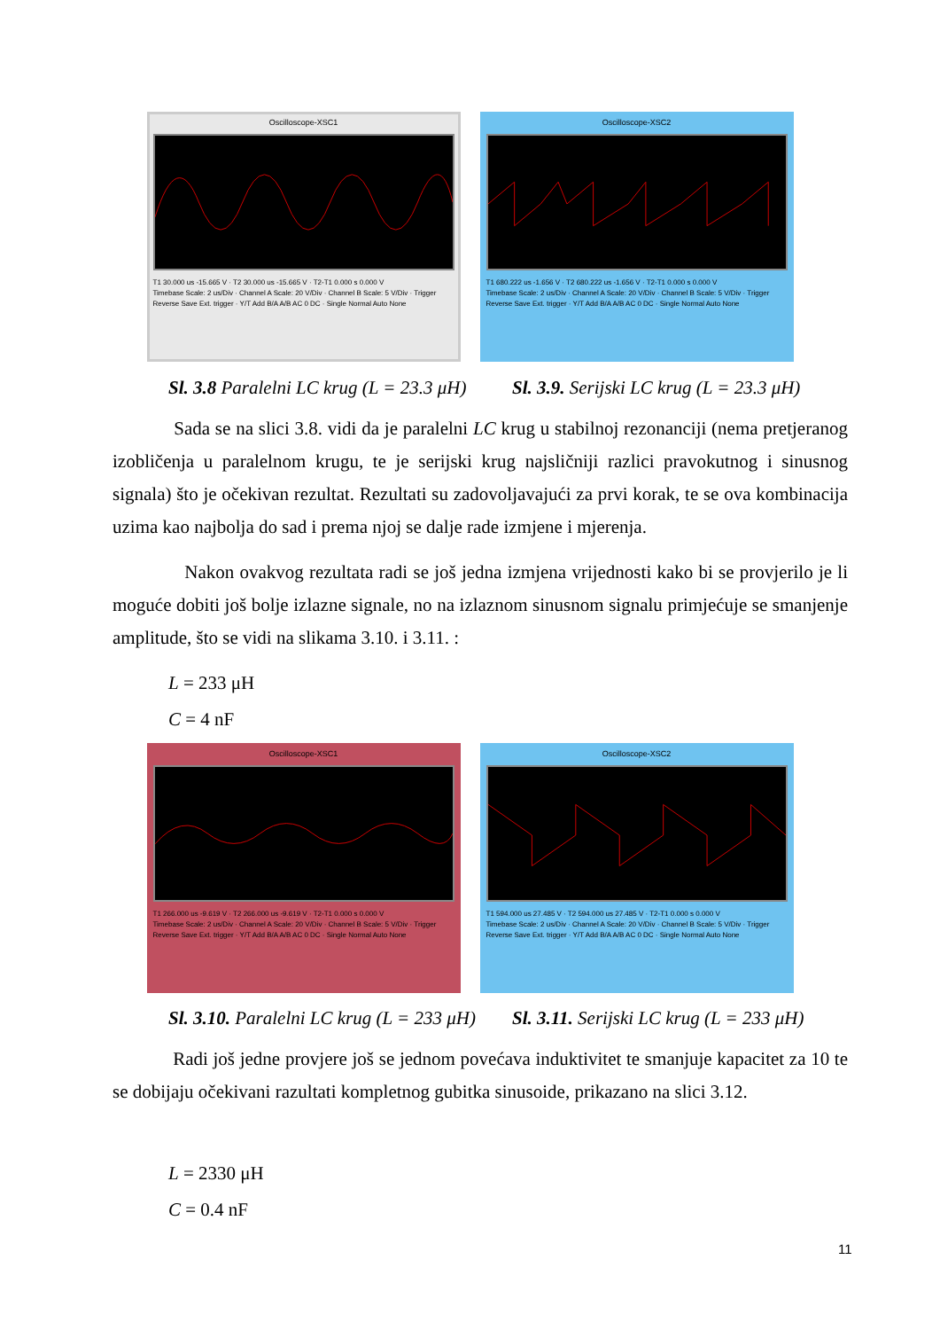Oscilloscope-XSC1
T1 30.000 us -15.665 V · T2 30.000 us -15.665 V · T2-T1 0.000 s 0.000 V
Timebase Scale: 2 us/Div · Channel A Scale: 20 V/Div · Channel B Scale: 5 V/Div · Trigger
Reverse Save Ext. trigger · Y/T Add B/A A/B AC 0 DC · Single Normal Auto None
Oscilloscope-XSC2
T1 680.222 us -1.656 V · T2 680.222 us -1.656 V · T2-T1 0.000 s 0.000 V
Timebase Scale: 2 us/Div · Channel A Scale: 20 V/Div · Channel B Scale: 5 V/Div · Trigger
Reverse Save Ext. trigger · Y/T Add B/A A/B AC 0 DC · Single Normal Auto None
Sl. 3.8 Paralelni LC krug (L = 23.3 μH)
Sl. 3.9. Serijski LC krug (L = 23.3 μH)
Sada se na slici 3.8. vidi da je paralelni LC krug u stabilnoj rezonanciji (nema pretjeranog izobličenja u paralelnom krugu, te je serijski krug najsličniji razlici pravokutnog i sinusnog signala) što je očekivan rezultat. Rezultati su zadovoljavajući za prvi korak, te se ova kombinacija uzima kao najbolja do sad i prema njoj se dalje rade izmjene i mjerenja.
Nakon ovakvog rezultata radi se još jedna izmjena vrijednosti kako bi se provjerilo je li moguće dobiti još bolje izlazne signale, no na izlaznom sinusnom signalu primjećuje se smanjenje amplitude, što se vidi na slikama 3.10. i 3.11. :
L = 233 μH
C = 4 nF
Oscilloscope-XSC1
T1 266.000 us -9.619 V · T2 266.000 us -9.619 V · T2-T1 0.000 s 0.000 V
Timebase Scale: 2 us/Div · Channel A Scale: 20 V/Div · Channel B Scale: 5 V/Div · Trigger
Reverse Save Ext. trigger · Y/T Add B/A A/B AC 0 DC · Single Normal Auto None
Oscilloscope-XSC2
T1 594.000 us 27.485 V · T2 594.000 us 27.485 V · T2-T1 0.000 s 0.000 V
Timebase Scale: 2 us/Div · Channel A Scale: 20 V/Div · Channel B Scale: 5 V/Div · Trigger
Reverse Save Ext. trigger · Y/T Add B/A A/B AC 0 DC · Single Normal Auto None
Sl. 3.10. Paralelni LC krug (L = 233 μH)
Sl. 3.11. Serijski LC krug (L = 233 μH)
Radi još jedne provjere još se jednom povećava induktivitet te smanjuje kapacitet za 10 te se dobijaju očekivani razultati kompletnog gubitka sinusoide, prikazano na slici 3.12.
L = 2330 μH
C = 0.4 nF
11